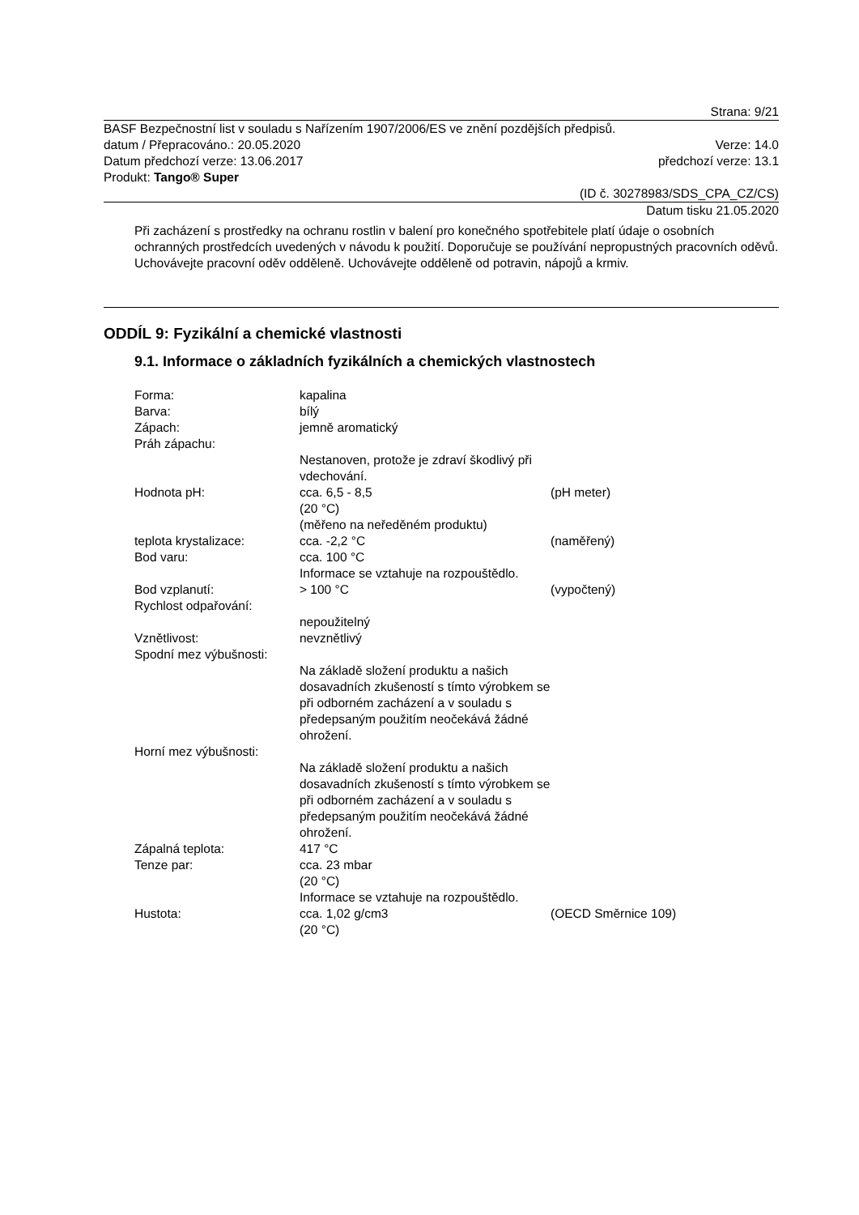Strana: 9/21
BASF Bezpečnostní list v souladu s Nařízením 1907/2006/ES ve znění pozdějších předpisů.
datum / Přepracováno.: 20.05.2020 Verze: 14.0
Datum předchozí verze: 13.06.2017 předchozí verze: 13.1
Produkt: Tango® Super
(ID č. 30278983/SDS_CPA_CZ/CS)
Datum tisku 21.05.2020
Při zacházení s prostředky na ochranu rostlin v balení pro konečného spotřebitele platí údaje o osobních ochranných prostředcích uvedených v návodu k použití. Doporučuje se používání nepropustných pracovních oděvů. Uchovávejte pracovní oděv odděleně. Uchovávejte odděleně od potravin, nápojů a krmiv.
ODDÍL 9: Fyzikální a chemické vlastnosti
9.1. Informace o základních fyzikálních a chemických vlastnostech
| Forma: | kapalina | |
| Barva: | bílý | |
| Zápach: | jemně aromatický | |
| Práh zápachu: | | |
| | Nestanoven, protože je zdraví škodlivý při vdechování. | |
| Hodnota pH: | cca. 6,5 - 8,5 (20 °C) (měřeno na neředěném produktu) | (pH meter) |
| teplota krystalizace: | cca. -2,2 °C | (naměřený) |
| Bod varu: | cca. 100 °C Informace se vztahuje na rozpouštědlo. | |
| Bod vzplanutí: | > 100 °C | (vypočtený) |
| Rychlost odpařování: | | |
| | nepoužitelný | |
| Vznětlivost: | nevznětlivý | |
| Spodní mez výbušnosti: | | |
| | Na základě složení produktu a našich dosavadních zkušeností s tímto výrobkem se při odborném zacházení a v souladu s předepsaným použitím neočekává žádné ohrožení. | |
| Horní mez výbušnosti: | | |
| | Na základě složení produktu a našich dosavadních zkušeností s tímto výrobkem se při odborném zacházení a v souladu s předepsaným použitím neočekává žádné ohrožení. | |
| Zápalná teplota: | 417 °C | |
| Tenze par: | cca. 23 mbar (20 °C) Informace se vztahuje na rozpouštědlo. | |
| Hustota: | cca. 1,02 g/cm3 (20 °C) | (OECD Směrnice 109) |